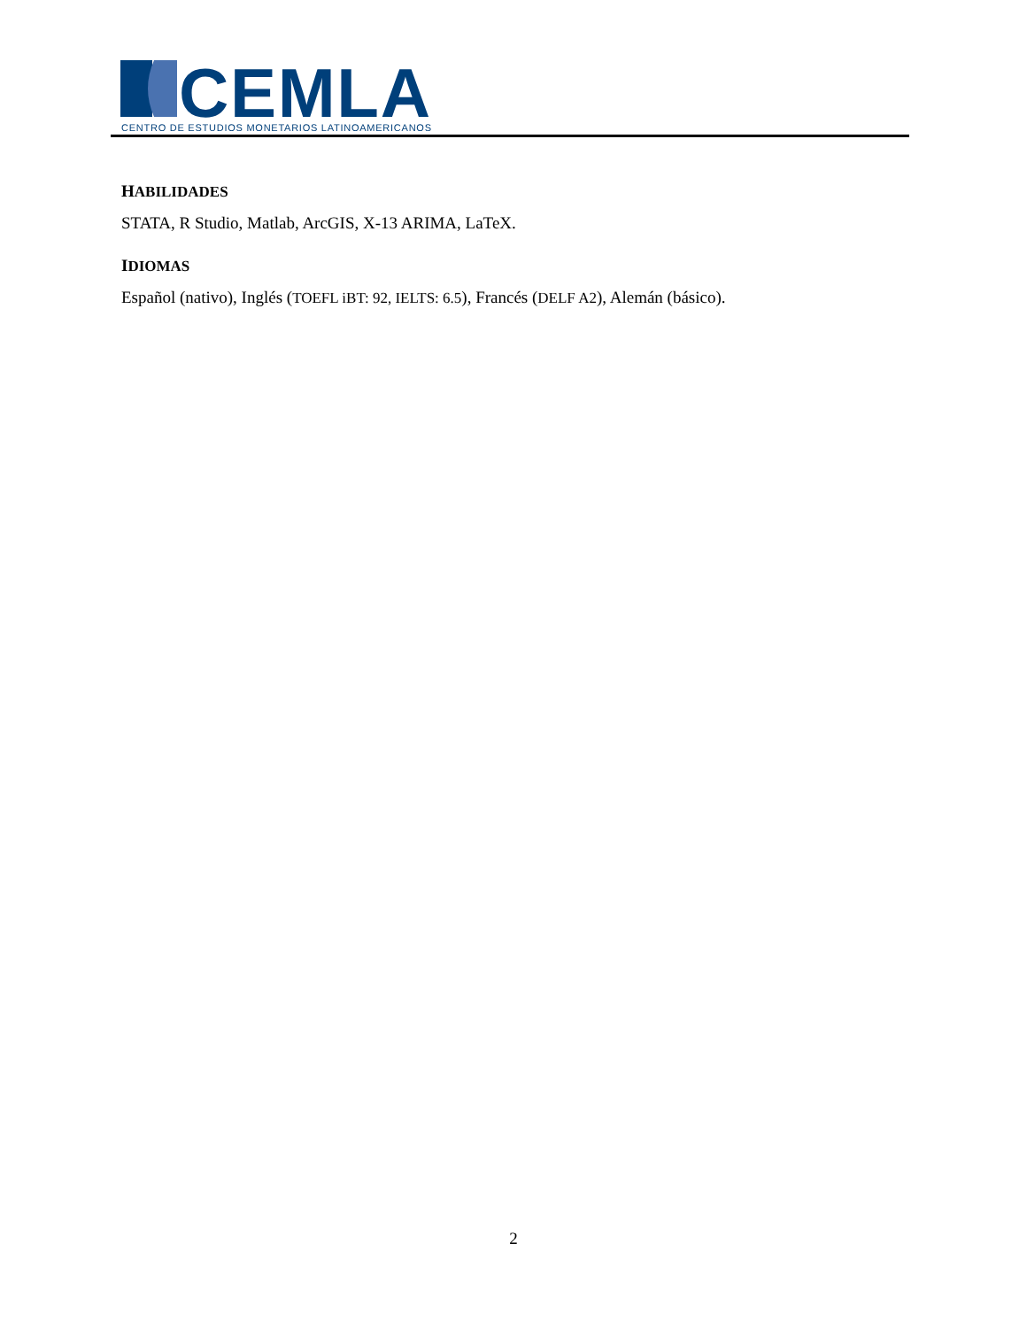CEMLA
CENTRO DE ESTUDIOS MONETARIOS LATINOAMERICANOS
HABILIDADES
STATA, R Studio, Matlab, ArcGIS, X-13 ARIMA, LaTeX.
IDIOMAS
Español (nativo), Inglés (TOEFL iBT: 92, IELTS: 6.5), Francés (DELF A2), Alemán (básico).
2